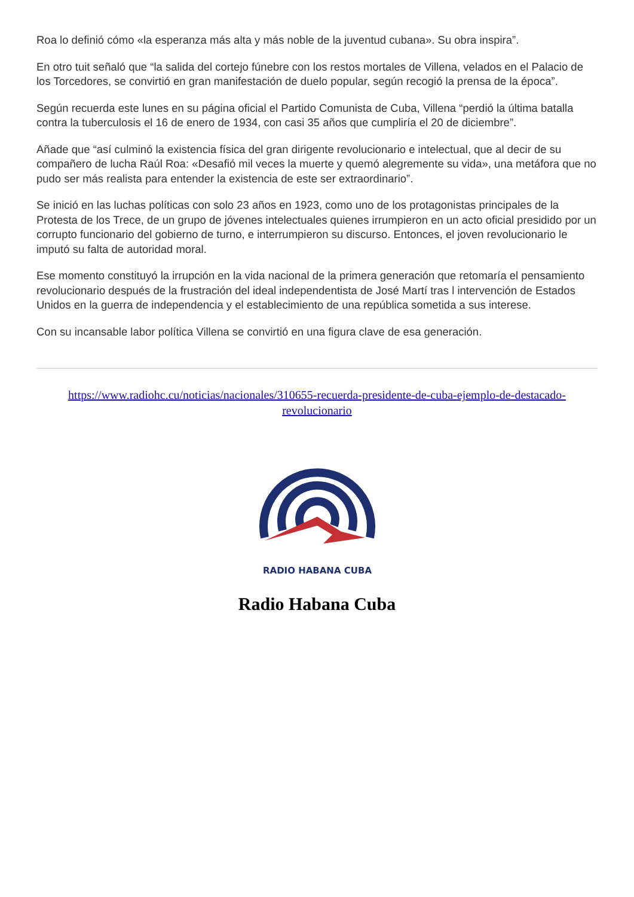Roa lo definió cómo «la esperanza más alta y más noble de la juventud cubana». Su obra inspira”.
En otro tuit señaló que “la salida del cortejo fúnebre con los restos mortales de Villena, velados en el Palacio de los Torcedores, se convirtió en gran manifestación de duelo popular, según recogió la prensa de la época”.
Según recuerda este lunes en su página oficial el Partido Comunista de Cuba, Villena “perdió la última batalla contra la tuberculosis el 16 de enero de 1934, con casi 35 años que cumpliría el 20 de diciembre”.
Añade que “así culminó la existencia física del gran dirigente revolucionario e intelectual, que al decir de su compañero de lucha Raúl Roa: «Desafió mil veces la muerte y quemó alegremente su vida», una metáfora que no pudo ser más realista para entender la existencia de este ser extraordinario”.
Se inició en las luchas políticas con solo 23 años en 1923, como uno de los protagonistas principales de la Protesta de los Trece, de un grupo de jóvenes intelectuales quienes irrumpieron en un acto oficial presidido por un corrupto funcionario del gobierno de turno, e interrumpieron su discurso. Entonces, el joven revolucionario le imputó su falta de autoridad moral.
Ese momento constituyó la irrupción en la vida nacional de la primera generación que retomaría el pensamiento revolucionario después de la frustración del ideal independentista de José Martí tras l intervención de Estados Unidos en la guerra de independencia y el establecimiento de una república sometida a sus interese.
Con su incansable labor política Villena se convirtió en una figura clave de esa generación.
https://www.radiohc.cu/noticias/nacionales/310655-recuerda-presidente-de-cuba-ejemplo-de-destacado-revolucionario
RADIO HABANA CUBA
Radio Habana Cuba